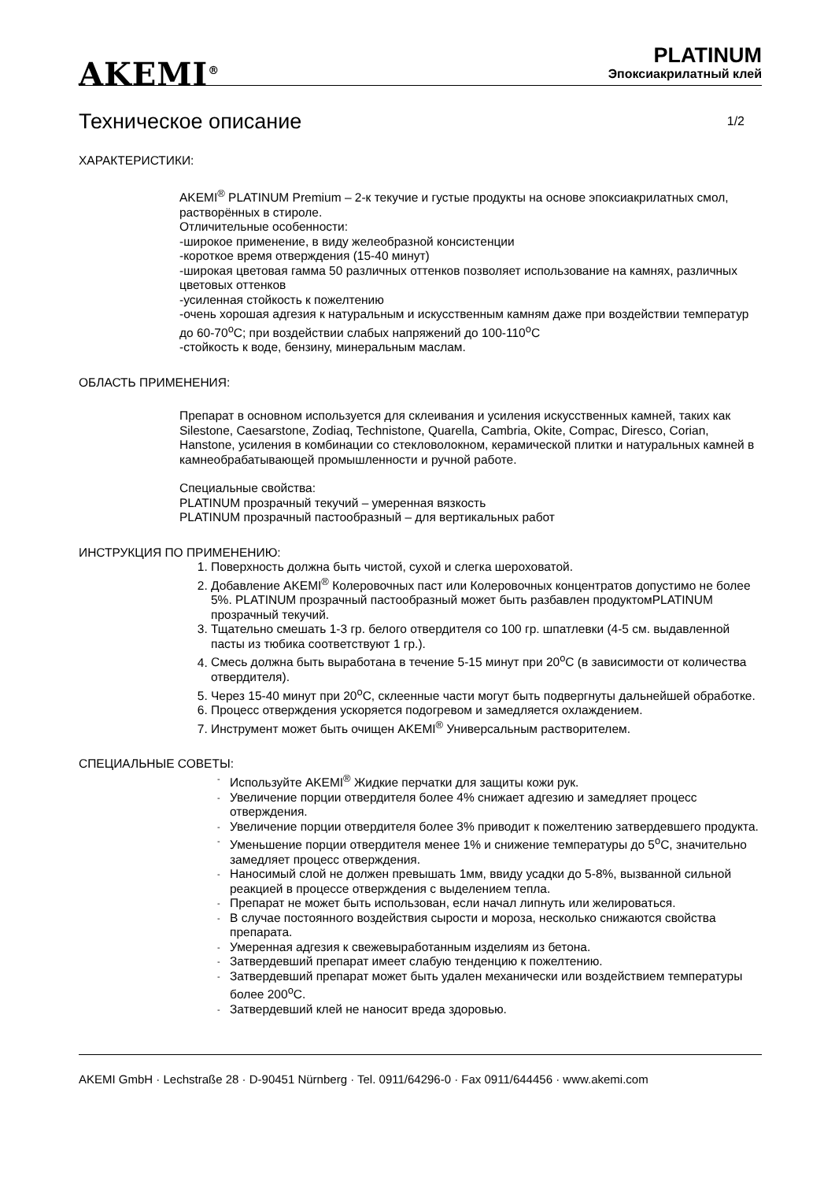AKEMI<sup>®</sup>
PLATINUM
Эпоксиакрилатный клей
Техническое описание 1/2
ХАРАКТЕРИСТИКИ:
AKEMI<sup>®</sup> PLATINUM Premium – 2-к текучие и густые продукты на основе эпоксиакрилатных смол, растворённых в стироле.
Отличительные особенности:
-широкое применение, в виду желеобразной консистенции
-короткое время отверждения (15-40 минут)
-широкая цветовая гамма 50 различных оттенков позволяет использование на камнях, различных цветовых оттенков
-усиленная стойкость к пожелтению
-очень хорошая адгезия к натуральным и искусственным камням даже при воздействии температур до 60-70<sup>o</sup>C; при воздействии слабых напряжений до 100-110<sup>o</sup>C
-стойкость к воде, бензину, минеральным маслам.
ОБЛАСТЬ ПРИМЕНЕНИЯ:
Препарат в основном используется для склеивания и усиления искусственных камней, таких как Silestone, Caesarstone, Zodiaq, Technistone, Quarella, Cambria, Okite, Compac, Diresco, Corian, Hanstone, усиления в комбинации со стекловолокном, керамической плитки и натуральных камней в камнеобрабатывающей промышленности и ручной работе.
Специальные свойства:
PLATINUM прозрачный текучий – умеренная вязкость
PLATINUM прозрачный пастообразный – для вертикальных работ
ИНСТРУКЦИЯ ПО ПРИМЕНЕНИЮ:
1. Поверхность должна быть чистой, сухой и слегка шероховатой.
2. Добавление AKEMI<sup>®</sup> Колеровочных паст или Колеровочных концентратов допустимо не более 5%. PLATINUM прозрачный пастообразный может быть разбавлен продуктомPLATINUM прозрачный текучий.
3. Тщательно смешать 1-3 гр. белого отвердителя со 100 гр. шпатлевки (4-5 см. выдавленной пасты из тюбика соответствуют 1 гр.).
4. Смесь должна быть выработана в течение 5-15 минут при 20<sup>o</sup>C (в зависимости от количества отвердителя).
5. Через 15-40 минут при 20<sup>o</sup>C, склеенные части могут быть подвергнуты дальнейшей обработке.
6. Процесс отверждения ускоряется подогревом и замедляется охлаждением.
7. Инструмент может быть очищен AKEMI<sup>®</sup> Универсальным растворителем.
СПЕЦИАЛЬНЫЕ СОВЕТЫ:
- Используйте AKEMI<sup>®</sup> Жидкие перчатки для защиты кожи рук.
- Увеличение порции отвердителя более 4% снижает адгезию и замедляет процесс отверждения.
- Увеличение порции отвердителя более 3% приводит к пожелтению затвердевшего продукта.
- Уменьшение порции отвердителя менее 1% и снижение температуры до 5<sup>o</sup>C, значительно замедляет процесс отверждения.
- Наносимый слой не должен превышать 1мм, ввиду усадки до 5-8%, вызванной сильной реакцией в процессе отверждения с выделением тепла.
- Препарат не может быть использован, если начал липнуть или желироваться.
- В случае постоянного воздействия сырости и мороза, несколько снижаются свойства препарата.
- Умеренная адгезия к свежевыработанным изделиям из бетона.
- Затвердевший препарат имеет слабую тенденцию к пожелтению.
- Затвердевший препарат может быть удален механически или воздействием температуры более 200<sup>o</sup>C.
- Затвердевший клей не наносит вреда здоровью.
AKEMI GmbH · Lechstraße 28 · D-90451 Nürnberg · Tel. 0911/64296-0 · Fax 0911/644456 · www.akemi.com